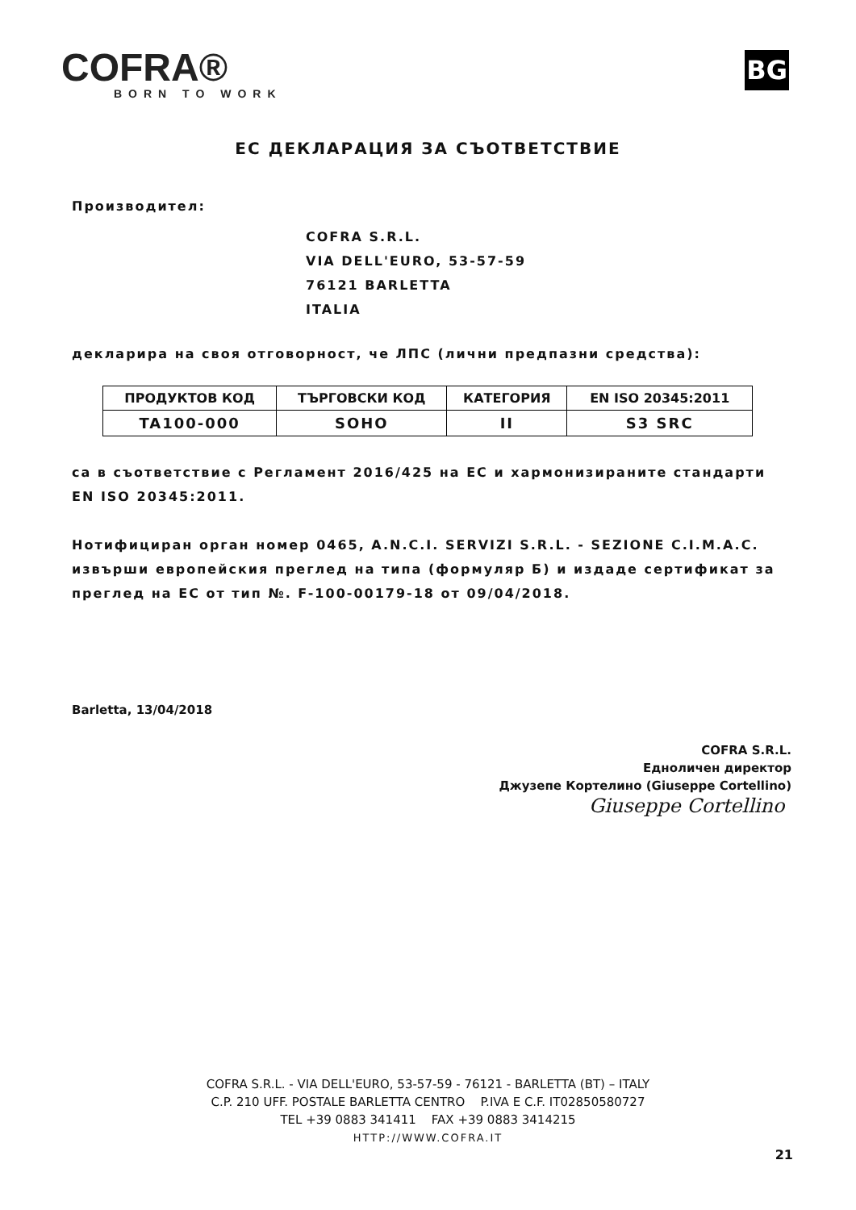COFRA®
BORN TO WORK
BG
ЕС ДЕКЛАРАЦИЯ ЗА СЪОТВЕТСТВИЕ
Производител:
COFRA S.R.L.
VIA DELL'EURO, 53-57-59
76121 BARLETTA
ITALIA
декларира на своя отговорност, че ЛПС (лични предпазни средства):
| ПРОДУКТОВ КОД | ТЪРГОВСКИ КОД | КАТЕГОРИЯ | EN ISO 20345:2011 |
| --- | --- | --- | --- |
| TA100-000 | SOHO | II | S3 SRC |
са в съответствие с Регламент 2016/425 на ЕС и хармонизираните стандарти EN ISO 20345:2011.
Нотифициран орган номер 0465, A.N.C.I. SERVIZI S.R.L. - SEZIONE C.I.M.A.C. извърши европейския преглед на типа (формуляр Б) и издаде сертификат за преглед на ЕС от тип №. F-100-00179-18 от 09/04/2018.
Barletta, 13/04/2018
COFRA S.R.L.
Едноличен директор
Джузепе Кортелино (Giuseppe Cortellino)
Giuseppe Cortellino
COFRA S.R.L. - VIA DELL'EURO, 53-57-59 - 76121 - BARLETTA (BT) – ITALY
C.P. 210 UFF. POSTALE BARLETTA CENTRO P.IVA E C.F. IT02850580727
TEL +39 0883 341411 FAX +39 0883 3414215
HTTP://WWW.COFRA.IT
21